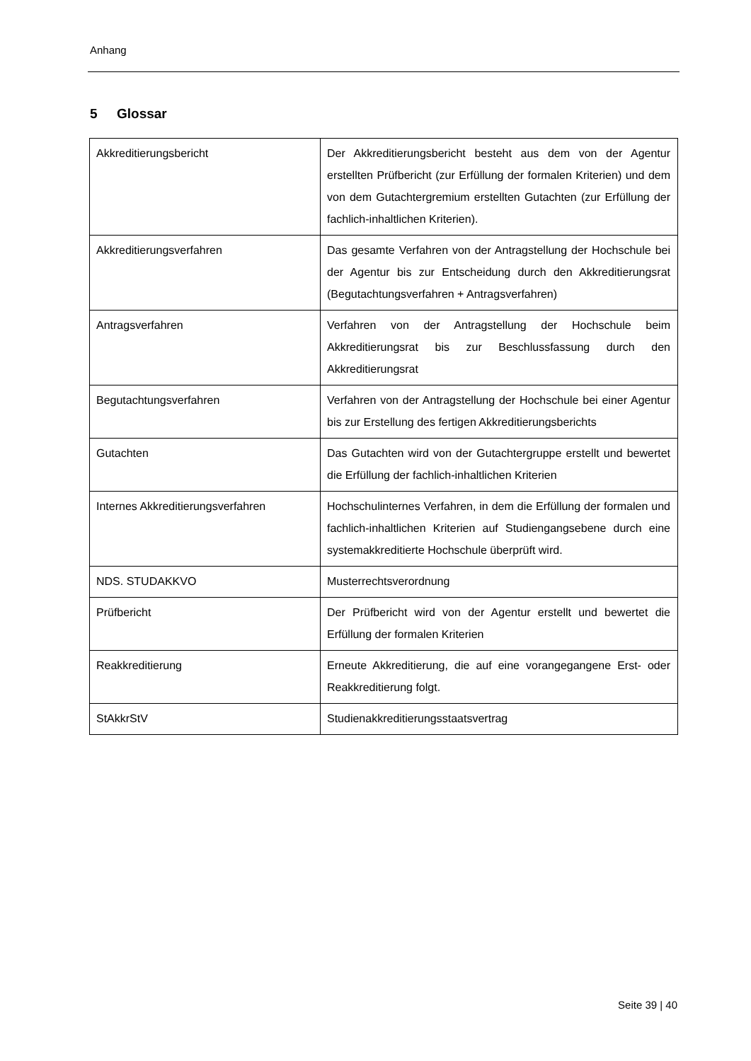Anhang
5 Glossar
| Akkreditierungsbericht | Der Akkreditierungsbericht besteht aus dem von der Agentur erstellten Prüfbericht (zur Erfüllung der formalen Kriterien) und dem von dem Gutachtergremium erstellten Gutachten (zur Erfüllung der fachlich-inhaltlichen Kriterien). |
| Akkreditierungsverfahren | Das gesamte Verfahren von der Antragstellung der Hochschule bei der Agentur bis zur Entscheidung durch den Akkreditierungsrat (Begutachtungsverfahren + Antragsverfahren) |
| Antragsverfahren | Verfahren von der Antragstellung der Hochschule beim Akkreditierungsrat bis zur Beschlussfassung durch den Akkreditierungsrat |
| Begutachtungsverfahren | Verfahren von der Antragstellung der Hochschule bei einer Agentur bis zur Erstellung des fertigen Akkreditierungsberichts |
| Gutachten | Das Gutachten wird von der Gutachtergruppe erstellt und bewertet die Erfüllung der fachlich-inhaltlichen Kriterien |
| Internes Akkreditierungsverfahren | Hochschulinternes Verfahren, in dem die Erfüllung der formalen und fachlich-inhaltlichen Kriterien auf Studiengangsebene durch eine systemakkreditierte Hochschule überprüft wird. |
| NDS. STUDAKKVO | Musterrechtsverordnung |
| Prüfbericht | Der Prüfbericht wird von der Agentur erstellt und bewertet die Erfüllung der formalen Kriterien |
| Reakkreditierung | Erneute Akkreditierung, die auf eine vorangegangene Erst- oder Reakkreditierung folgt. |
| StAkkrStV | Studienakkreditierungsstaatsvertrag |
Seite 39 | 40